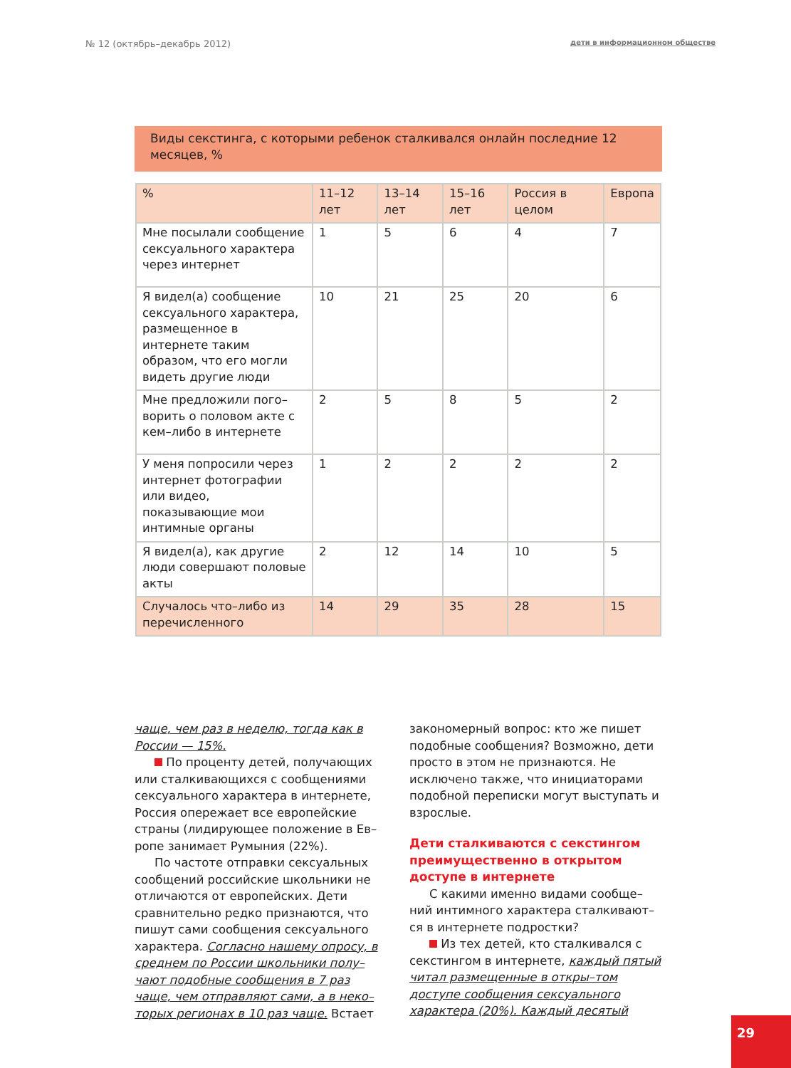№ 12 (октябрь–декабрь 2012) дети в информационном обществе
Виды секстинга, с которыми ребенок сталкивался онлайн последние 12 месяцев, %
| % | 11–12 лет | 13–14 лет | 15–16 лет | Россия в целом | Европа |
| --- | --- | --- | --- | --- | --- |
| Мне посылали сообщение сексуального характера через интернет | 1 | 5 | 6 | 4 | 7 |
| Я видел(а) сообщение сексуального характера, размещенное в интернете таким образом, что его могли видеть другие люди | 10 | 21 | 25 | 20 | 6 |
| Мне предложили пого–ворить о половом акте с кем–либо в интернете | 2 | 5 | 8 | 5 | 2 |
| У меня попросили через интернет фотографии или видео, показывающие мои интимные органы | 1 | 2 | 2 | 2 | 2 |
| Я видел(а), как другие люди совершают половые акты | 2 | 12 | 14 | 10 | 5 |
| Случалось что–либо из перечисленного | 14 | 29 | 35 | 28 | 15 |
чаще, чем раз в неделю, тогда как в России — 15%.
По проценту детей, получающих или сталкивающихся с сообщениями сексуального характера в интернете, Россия опережает все европейские страны (лидирующее положение в Ев–ропе занимает Румыния (22%).
По частоте отправки сексуальных сообщений российские школьники не отличаются от европейских. Дети сравнительно редко признаются, что пишут сами сообщения сексуального характера. Согласно нашему опросу, в среднем по России школьники полу–чают подобные сообщения в 7 раз чаще, чем отправляют сами, а в неко–торых регионах в 10 раз чаще. Встает
закономерный вопрос: кто же пишет подобные сообщения? Возможно, дети просто в этом не признаются. Не исключено также, что инициаторами подобной переписки могут выступать и взрослые.
Дети сталкиваются с секстингом преимущественно в открытом доступе в интернете
С какими именно видами сообще–ний интимного характера сталкивают–ся в интернете подростки?
Из тех детей, кто сталкивался с секстингом в интернете, каждый пятый читал размещенные в откры–том доступе сообщения сексуального характера (20%). Каждый десятый
29